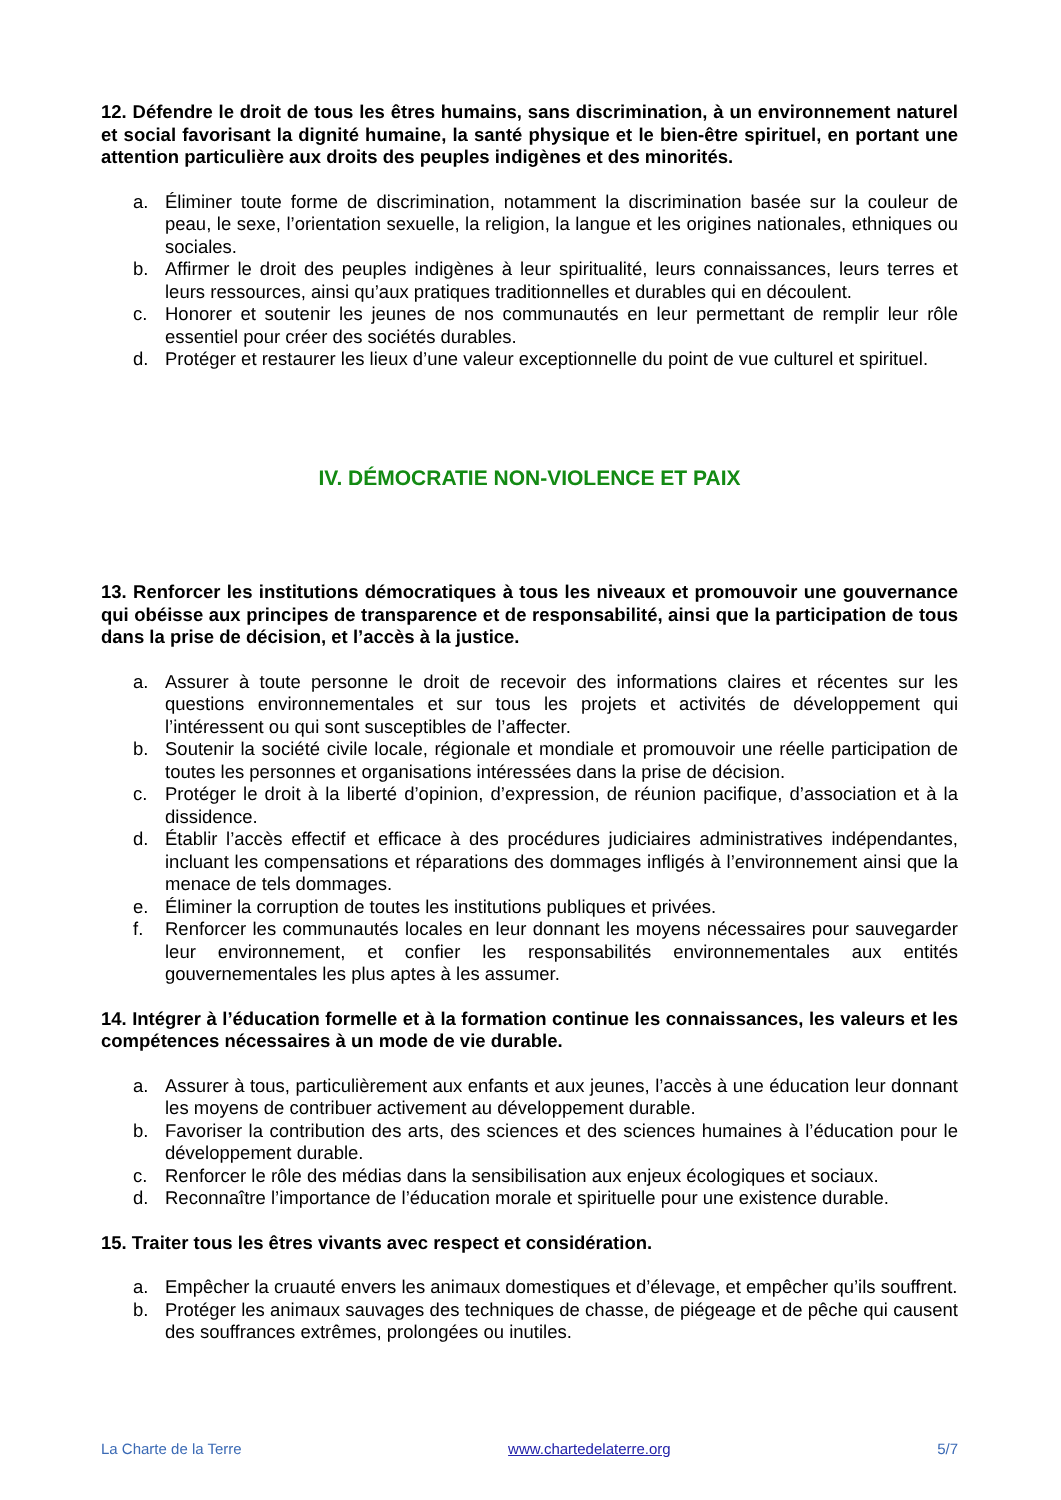12. Défendre le droit de tous les êtres humains, sans discrimination, à un environnement naturel et social favorisant la dignité humaine, la santé physique et le bien-être spirituel, en portant une attention particulière aux droits des peuples indigènes et des minorités.
a. Éliminer toute forme de discrimination, notamment la discrimination basée sur la couleur de peau, le sexe, l’orientation sexuelle, la religion, la langue et les origines nationales, ethniques ou sociales.
b. Affirmer le droit des peuples indigènes à leur spiritualité, leurs connaissances, leurs terres et leurs ressources, ainsi qu’aux pratiques traditionnelles et durables qui en découlent.
c. Honorer et soutenir les jeunes de nos communautés en leur permettant de remplir leur rôle essentiel pour créer des sociétés durables.
d. Protéger et restaurer les lieux d’une valeur exceptionnelle du point de vue culturel et spirituel.
IV. DÉMOCRATIE NON-VIOLENCE ET PAIX
13. Renforcer les institutions démocratiques à tous les niveaux et promouvoir une gouvernance qui obéisse aux principes de transparence et de responsabilité, ainsi que la participation de tous dans la prise de décision, et l’accès à la justice.
a. Assurer à toute personne le droit de recevoir des informations claires et récentes sur les questions environnementales et sur tous les projets et activités de développement qui l’intéressent ou qui sont susceptibles de l’affecter.
b. Soutenir la société civile locale, régionale et mondiale et promouvoir une réelle participation de toutes les personnes et organisations intéressées dans la prise de décision.
c. Protéger le droit à la liberté d’opinion, d’expression, de réunion pacifique, d’association et à la dissidence.
d. Établir l’accès effectif et efficace à des procédures judiciaires administratives indépendantes, incluant les compensations et réparations des dommages infligés à l’environnement ainsi que la menace de tels dommages.
e. Éliminer la corruption de toutes les institutions publiques et privées.
f. Renforcer les communautés locales en leur donnant les moyens nécessaires pour sauvegarder leur environnement, et confier les responsabilités environnementales aux entités gouvernementales les plus aptes à les assumer.
14. Intégrer à l’éducation formelle et à la formation continue les connaissances, les valeurs et les compétences nécessaires à un mode de vie durable.
a. Assurer à tous, particulièrement aux enfants et aux jeunes, l’accès à une éducation leur donnant les moyens de contribuer activement au développement durable.
b. Favoriser la contribution des arts, des sciences et des sciences humaines à l’éducation pour le développement durable.
c. Renforcer le rôle des médias dans la sensibilisation aux enjeux écologiques et sociaux.
d. Reconnaître l’importance de l’éducation morale et spirituelle pour une existence durable.
15. Traiter tous les êtres vivants avec respect et considération.
a. Empêcher la cruauté envers les animaux domestiques et d’élevage, et empêcher qu’ils souffrent.
b. Protéger les animaux sauvages des techniques de chasse, de piégeage et de pêche qui causent des souffrances extrêmes, prolongées ou inutiles.
La Charte de la Terre www.chartedelaterre.org 5/7